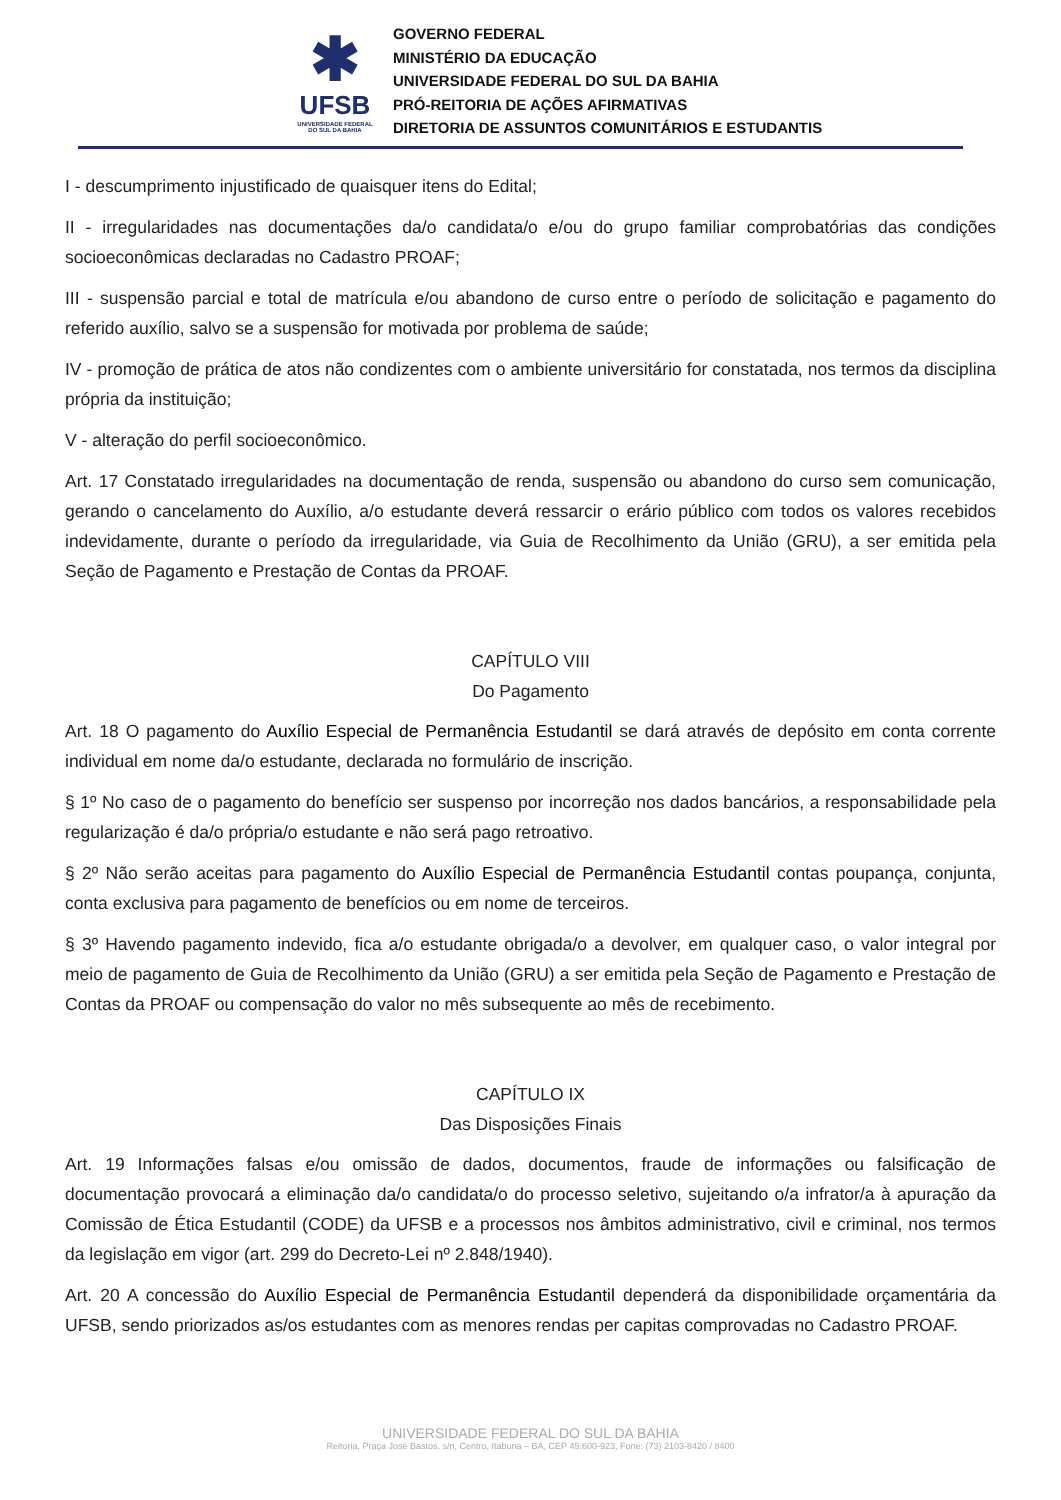✱
UFSB
UNIVERSIDADE FEDERAL DO SUL DA BAHIA
GOVERNO FEDERAL
MINISTÉRIO DA EDUCAÇÃO
UNIVERSIDADE FEDERAL DO SUL DA BAHIA
PRÓ-REITORIA DE AÇÕES AFIRMATIVAS
DIRETORIA DE ASSUNTOS COMUNITÁRIOS E ESTUDANTIS
I - descumprimento injustificado de quaisquer itens do Edital;
II - irregularidades nas documentações da/o candidata/o e/ou do grupo familiar comprobatórias das condições socioeconômicas declaradas no Cadastro PROAF;
III - suspensão parcial e total de matrícula e/ou abandono de curso entre o período de solicitação e pagamento do referido auxílio, salvo se a suspensão for motivada por problema de saúde;
IV - promoção de prática de atos não condizentes com o ambiente universitário for constatada, nos termos da disciplina própria da instituição;
V - alteração do perfil socioeconômico.
Art. 17 Constatado irregularidades na documentação de renda, suspensão ou abandono do curso sem comunicação, gerando o cancelamento do Auxílio, a/o estudante deverá ressarcir o erário público com todos os valores recebidos indevidamente, durante o período da irregularidade, via Guia de Recolhimento da União (GRU), a ser emitida pela Seção de Pagamento e Prestação de Contas da PROAF.
CAPÍTULO VIII
Do Pagamento
Art. 18 O pagamento do Auxílio Especial de Permanência Estudantil se dará através de depósito em conta corrente individual em nome da/o estudante, declarada no formulário de inscrição.
§ 1º No caso de o pagamento do benefício ser suspenso por incorreção nos dados bancários, a responsabilidade pela regularização é da/o própria/o estudante e não será pago retroativo.
§ 2º Não serão aceitas para pagamento do Auxílio Especial de Permanência Estudantil contas poupança, conjunta, conta exclusiva para pagamento de benefícios ou em nome de terceiros.
§ 3º Havendo pagamento indevido, fica a/o estudante obrigada/o a devolver, em qualquer caso, o valor integral por meio de pagamento de Guia de Recolhimento da União (GRU) a ser emitida pela Seção de Pagamento e Prestação de Contas da PROAF ou compensação do valor no mês subsequente ao mês de recebimento.
CAPÍTULO IX
Das Disposições Finais
Art. 19 Informações falsas e/ou omissão de dados, documentos, fraude de informações ou falsificação de documentação provocará a eliminação da/o candidata/o do processo seletivo, sujeitando o/a infrator/a à apuração da Comissão de Ética Estudantil (CODE) da UFSB e a processos nos âmbitos administrativo, civil e criminal, nos termos da legislação em vigor (art. 299 do Decreto-Lei nº 2.848/1940).
Art. 20 A concessão do Auxílio Especial de Permanência Estudantil dependerá da disponibilidade orçamentária da UFSB, sendo priorizados as/os estudantes com as menores rendas per capitas comprovadas no Cadastro PROAF.
UNIVERSIDADE FEDERAL DO SUL DA BAHIA
Reitoria, Praça José Bastos, s/n, Centro, Itabuna – BA, CEP 45.600-923, Fone: (73) 2103-8420 / 8400